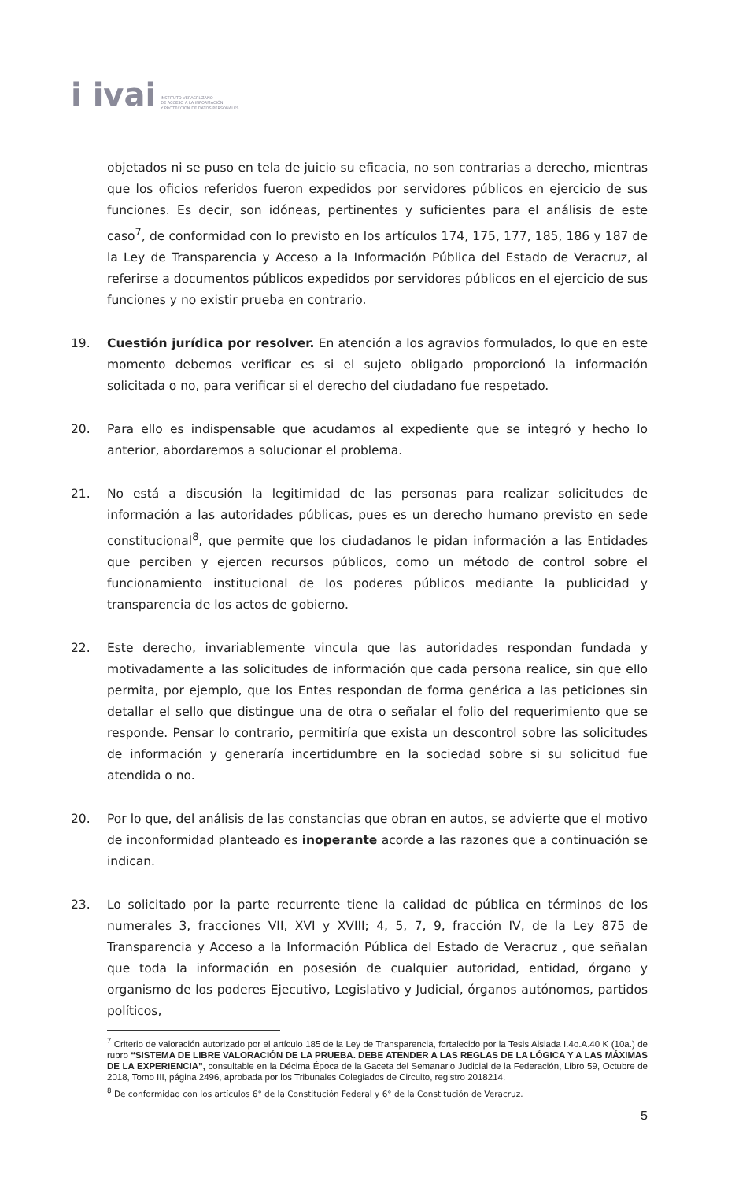i ivai
INSTITUTO VERACRUZANO
DE ACCESO A LA INFORMACIÓN
Y PROTECCIÓN DE DATOS PERSONALES
objetados ni se puso en tela de juicio su eficacia, no son contrarias a derecho, mientras que los oficios referidos fueron expedidos por servidores públicos en ejercicio de sus funciones. Es decir, son idóneas, pertinentes y suficientes para el análisis de este caso<sup>7</sup>, de conformidad con lo previsto en los artículos 174, 175, 177, 185, 186 y 187 de la Ley de Transparencia y Acceso a la Información Pública del Estado de Veracruz, al referirse a documentos públicos expedidos por servidores públicos en el ejercicio de sus funciones y no existir prueba en contrario.
19. Cuestión jurídica por resolver. En atención a los agravios formulados, lo que en este momento debemos verificar es si el sujeto obligado proporcionó la información solicitada o no, para verificar si el derecho del ciudadano fue respetado.
20. Para ello es indispensable que acudamos al expediente que se integró y hecho lo anterior, abordaremos a solucionar el problema.
21. No está a discusión la legitimidad de las personas para realizar solicitudes de información a las autoridades públicas, pues es un derecho humano previsto en sede constitucional<sup>8</sup>, que permite que los ciudadanos le pidan información a las Entidades que perciben y ejercen recursos públicos, como un método de control sobre el funcionamiento institucional de los poderes públicos mediante la publicidad y transparencia de los actos de gobierno.
22. Este derecho, invariablemente vincula que las autoridades respondan fundada y motivadamente a las solicitudes de información que cada persona realice, sin que ello permita, por ejemplo, que los Entes respondan de forma genérica a las peticiones sin detallar el sello que distingue una de otra o señalar el folio del requerimiento que se responde. Pensar lo contrario, permitiría que exista un descontrol sobre las solicitudes de información y generaría incertidumbre en la sociedad sobre si su solicitud fue atendida o no.
20. Por lo que, del análisis de las constancias que obran en autos, se advierte que el motivo de inconformidad planteado es inoperante acorde a las razones que a continuación se indican.
23. Lo solicitado por la parte recurrente tiene la calidad de pública en términos de los numerales 3, fracciones VII, XVI y XVIII; 4, 5, 7, 9, fracción IV, de la Ley 875 de Transparencia y Acceso a la Información Pública del Estado de Veracruz , que señalan que toda la información en posesión de cualquier autoridad, entidad, órgano y organismo de los poderes Ejecutivo, Legislativo y Judicial, órganos autónomos, partidos políticos,
<sup>7</sup> Criterio de valoración autorizado por el artículo 185 de la Ley de Transparencia, fortalecido por la Tesis Aislada I.4o.A.40 K (10a.) de rubro “SISTEMA DE LIBRE VALORACIÓN DE LA PRUEBA. DEBE ATENDER A LAS REGLAS DE LA LÓGICA Y A LAS MÁXIMAS DE LA EXPERIENCIA”, consultable en la Décima Época de la Gaceta del Semanario Judicial de la Federación, Libro 59, Octubre de 2018, Tomo III, página 2496, aprobada por los Tribunales Colegiados de Circuito, registro 2018214.
<sup>8</sup> De conformidad con los artículos 6° de la Constitución Federal y 6° de la Constitución de Veracruz.
5